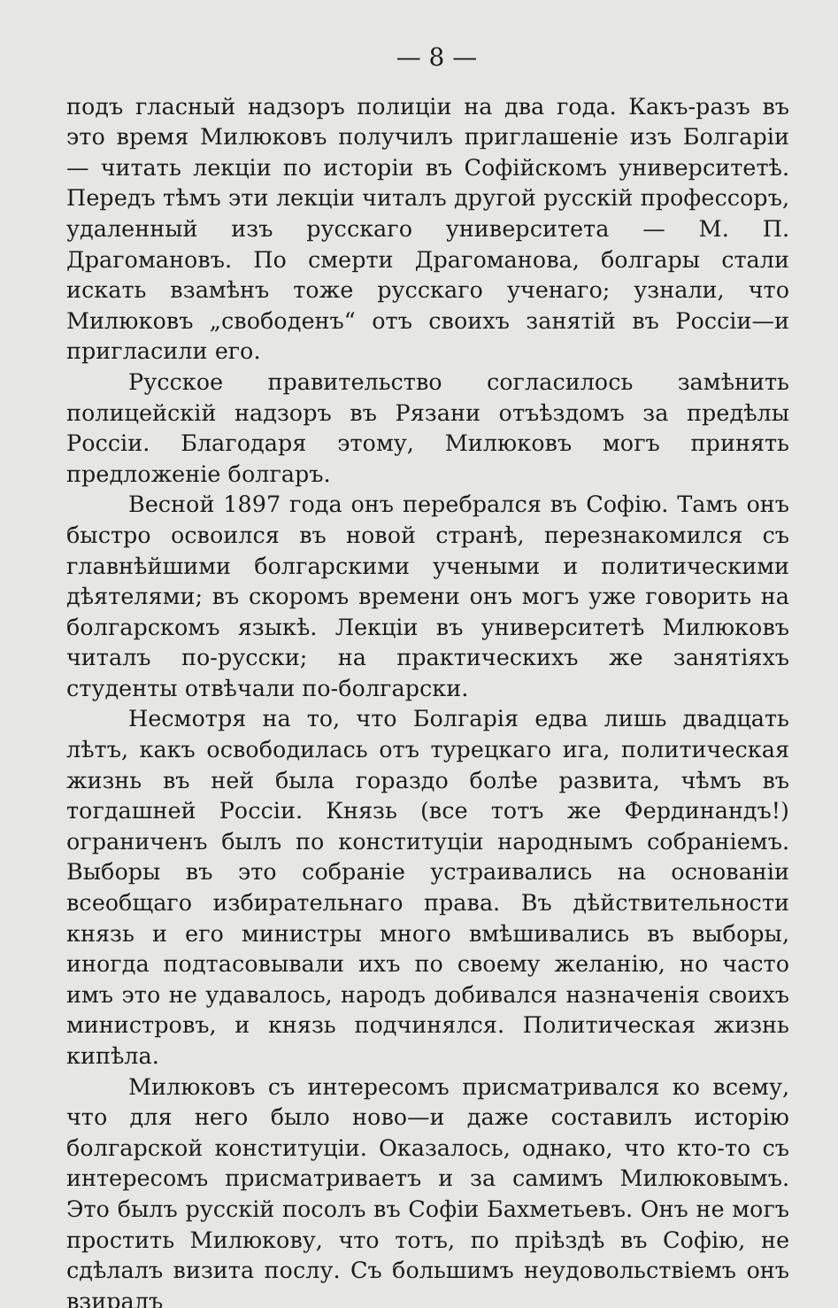— 8 —
подъ гласный надзоръ полиціи на два года. Какъ-разъ въ это время Милюковъ получилъ приглашеніе изъ Болгаріи — читать лекціи по исторіи въ Софійскомъ университетѣ. Передъ тѣмъ эти лекціи читалъ другой русскій профессоръ, удаленный изъ русскаго университета — М. П. Драгомановъ. По смерти Драгоманова, болгары стали искать взамѣнъ тоже русскаго ученаго; узнали, что Милюковъ „свободенъ“ отъ своихъ занятій въ Россіи—и пригласили его.
Русское правительство согласилось замѣнить полицейскій надзоръ въ Рязани отъѣздомъ за предѣлы Россіи. Благодаря этому, Милюковъ могъ принять предложеніе болгаръ.
Весной 1897 года онъ перебрался въ Софію. Тамъ онъ быстро освоился въ новой странѣ, перезнакомился съ главнѣйшими болгарскими учеными и политическими дѣятелями; въ скоромъ времени онъ могъ уже говорить на болгарскомъ языкѣ. Лекціи въ университетѣ Милюковъ читалъ по-русски; на практическихъ же занятіяхъ студенты отвѣчали по-болгарски.
Несмотря на то, что Болгарія едва лишь двадцать лѣтъ, какъ освободилась отъ турецкаго ига, политическая жизнь въ ней была гораздо болѣе развита, чѣмъ въ тогдашней Россіи. Князь (все тотъ же Фердинандъ!) ограниченъ былъ по конституціи народнымъ собраніемъ. Выборы въ это собраніе устраивались на основаніи всеобщаго избирательнаго права. Въ дѣйствительности князь и его министры много вмѣшивались въ выборы, иногда подтасовывали ихъ по своему желанію, но часто имъ это не удавалось, народъ добивался назначенія своихъ министровъ, и князь подчинялся. Политическая жизнь кипѣла.
Милюковъ съ интересомъ присматривался ко всему, что для него было ново—и даже составилъ исторію болгарской конституціи. Оказалось, однако, что кто-то съ интересомъ присматриваетъ и за самимъ Милюковымъ. Это былъ русскій посолъ въ Софіи Бахметьевъ. Онъ не могъ простить Милюкову, что тотъ, по пріѣздѣ въ Софію, не сдѣлалъ визита послу. Съ большимъ неудовольствіемъ онъ взиралъ